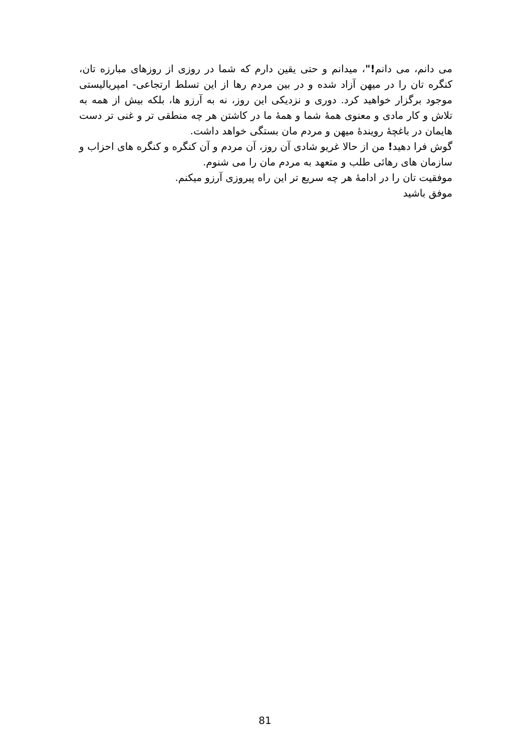می دانم، می دانم!"، میدانم و حتی یقین دارم که شما در روزی از روزهای مبارزه تان، کنگره تان را در میهن آزاد شده و در بین مردم رها از این تسلط ارتجاعی- امپریالیستی موجود برگزار خواهید کرد. دوری و نزدیکی این روز، نه به آرزو ها، بلکه بیش از همه به تلاش و کار مادی و معنوی همهٔ شما و همهٔ ما در کاشتن هر چه منطقی تر و غنی تر دست هایمان در باغچهٔ رویندهٔ میهن و مردم مان بستگی خواهد داشت.
گوش فرا دهید! من از حالا غریو شادی آن روز، آن مردم و آن کنگره و کنگره های احزاب و سازمان های رهائی طلب و متعهد به مردم مان را می شنوم.
موفقیت تان را در ادامهٔ هر چه سریع تر این راه پیروزی آرزو میکنم.
موفق باشید
81